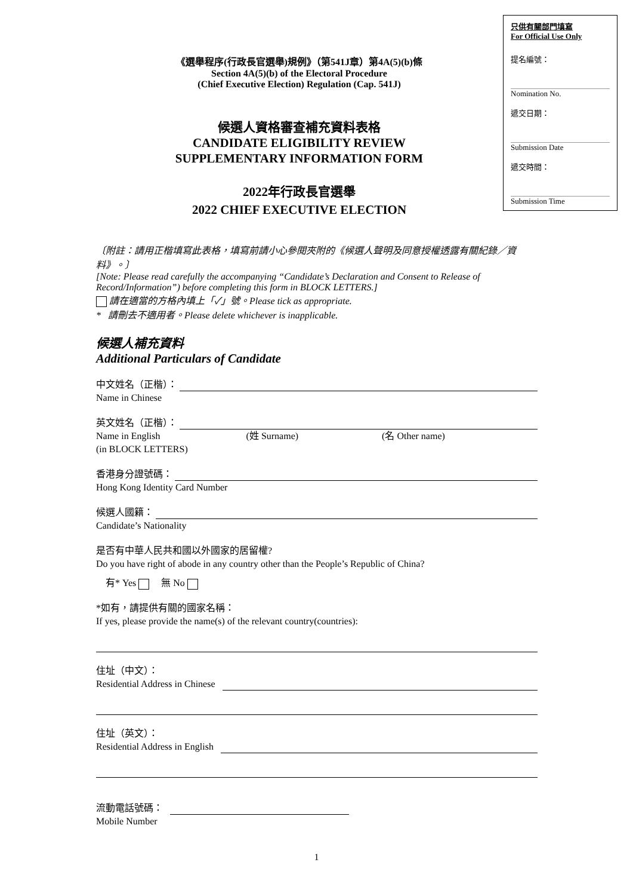《選舉程序(行政長官選舉)規例》（第541J章）第4A(5)(b)條
Section 4A(5)(b) of the Electoral Procedure
(Chief Executive Election) Regulation (Cap. 541J)
候選人資格審查補充資料表格
CANDIDATE ELIGIBILITY REVIEW
SUPPLEMENTARY INFORMATION FORM
2022年行政長官選舉
2022 CHIEF EXECUTIVE ELECTION
只供有關部門填寫
For Official Use Only
提名編號：
Nomination No.
遞交日期：
Submission Date
遞交時間：
Submission Time
〔附註：請用正楷填寫此表格，填寫前請小心參閱夾附的《候選人聲明及同意授權透露有關紀錄／資料》。〕
[Note: Please read carefully the accompanying “Candidate’s Declaration and Consent to Release of Record/Information”) before completing this form in BLOCK LETTERS.]
請在適當的方格內填上「✓」號。Please tick as appropriate.
* 請刪去不適用者。Please delete whichever is inapplicable.
候選人補充資料
Additional Particulars of Candidate
中文姓名（正楷）：
Name in Chinese
英文姓名（正楷）：
Name in English (姓 Surname) (名 Other name)
(in BLOCK LETTERS)
香港身分證號碼：
Hong Kong Identity Card Number
候選人國籍：
Candidate’s Nationality
是否有中華人民共和國以外國家的居留權?
Do you have right of abode in any country other than the People’s Republic of China?
有* Yes 無 No
*如有，請提供有關的國家名稱：
If yes, please provide the name(s) of the relevant country(countries):
住址（中文）：
Residential Address in Chinese
住址（英文）：
Residential Address in English
流動電話號碼：
Mobile Number
1